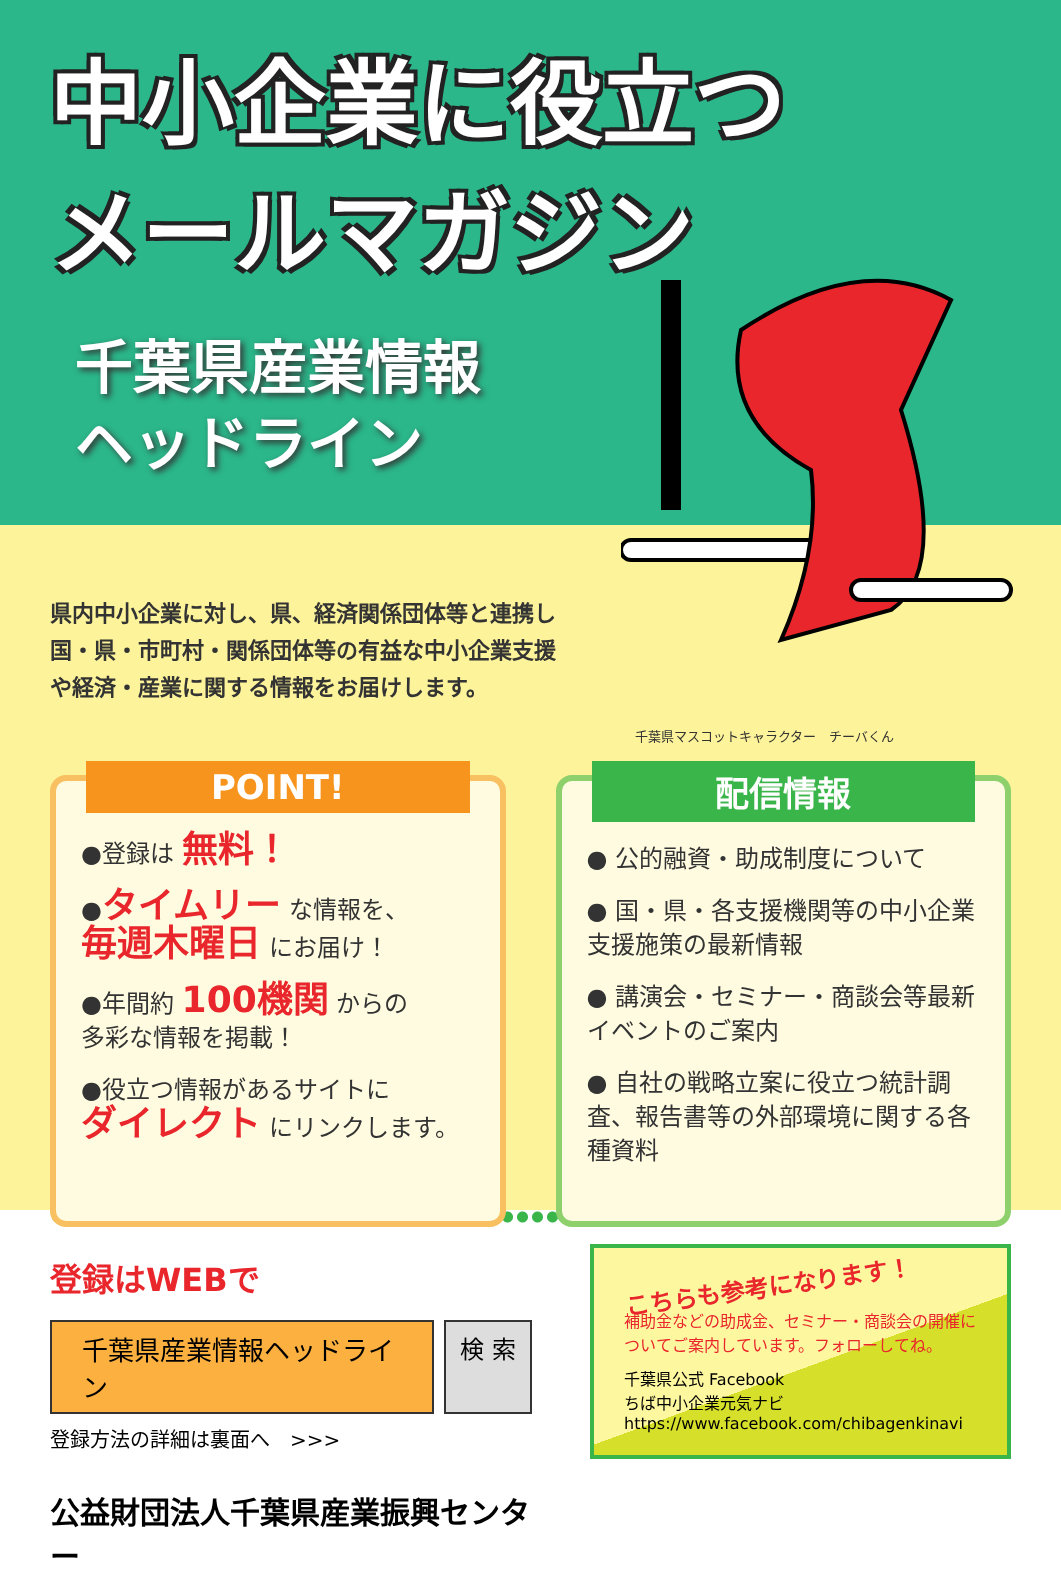中小企業に役立つ
メールマガジン
千葉県産業情報
ヘッドライン
県内中小企業に対し、県、経済関係団体等と連携し国・県・市町村・関係団体等の有益な中小企業支援や経済・産業に関する情報をお届けします。
千葉県マスコットキャラクター　チーバくん
POINT!
●登録は 無料！
●タイムリー な情報を、
毎週木曜日 にお届け！
●年間約 100機関 からの
多彩な情報を掲載！
●役立つ情報があるサイトに
ダイレクト にリンクします。
配信情報
● 公的融資・助成制度について
● 国・県・各支援機関等の中小企業支援施策の最新情報
● 講演会・セミナー・商談会等最新イベントのご案内
● 自社の戦略立案に役立つ統計調査、報告書等の外部環境に関する各種資料
登録はWEBで
千葉県産業情報ヘッドライン
検 索
登録方法の詳細は裏面へ　>>>
公益財団法人千葉県産業振興センター
こちらも参考になります！
補助金などの助成金、セミナー・商談会の開催についてご案内しています。フォローしてね。
千葉県公式 Facebook
ちば中小企業元気ナビ
https://www.facebook.com/chibagenkinavi